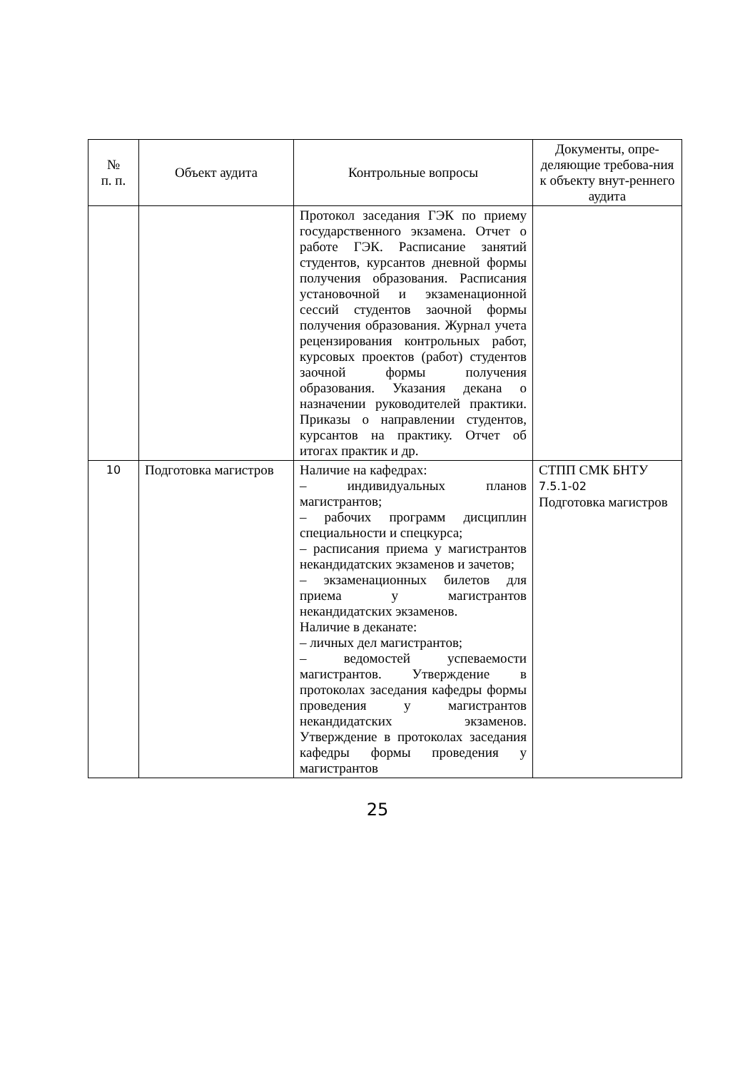| № п. п. | Объект аудита | Контрольные вопросы | Документы, опре-деляющие требова-ния к объекту внут-реннего аудита |
| --- | --- | --- | --- |
| | | Протокол заседания ГЭК по приему государственного экзамена. Отчет о работе ГЭК. Расписание занятий студентов, курсантов дневной формы получения образования. Расписания установочной и экзаменационной сессий студентов заочной формы получения образования. Журнал учета рецензирования контрольных работ, курсовых проектов (работ) студентов заочной формы получения образования. Указания декана о назначении руководителей практики. Приказы о направлении студентов, курсантов на практику. Отчет об итогах практик и др. | |
| 10 | Подготовка магистров | Наличие на кафедрах: – индивидуальных планов магистрантов; – рабочих программ дисциплин специальности и спецкурса; – расписания приема у магистрантов некандидатских экзаменов и зачетов; – экзаменационных билетов для приема у магистрантов некандидатских экзаменов. Наличие в деканате: – личных дел магистрантов; – ведомостей успеваемости магистрантов. Утверждение в протоколах заседания кафедры формы проведения у магистрантов некандидатских экзаменов. Утверждение в протоколах заседания кафедры формы проведения у магистрантов | СТПП СМК БНТУ 7.5.1-02 Подготовка магистров |
25